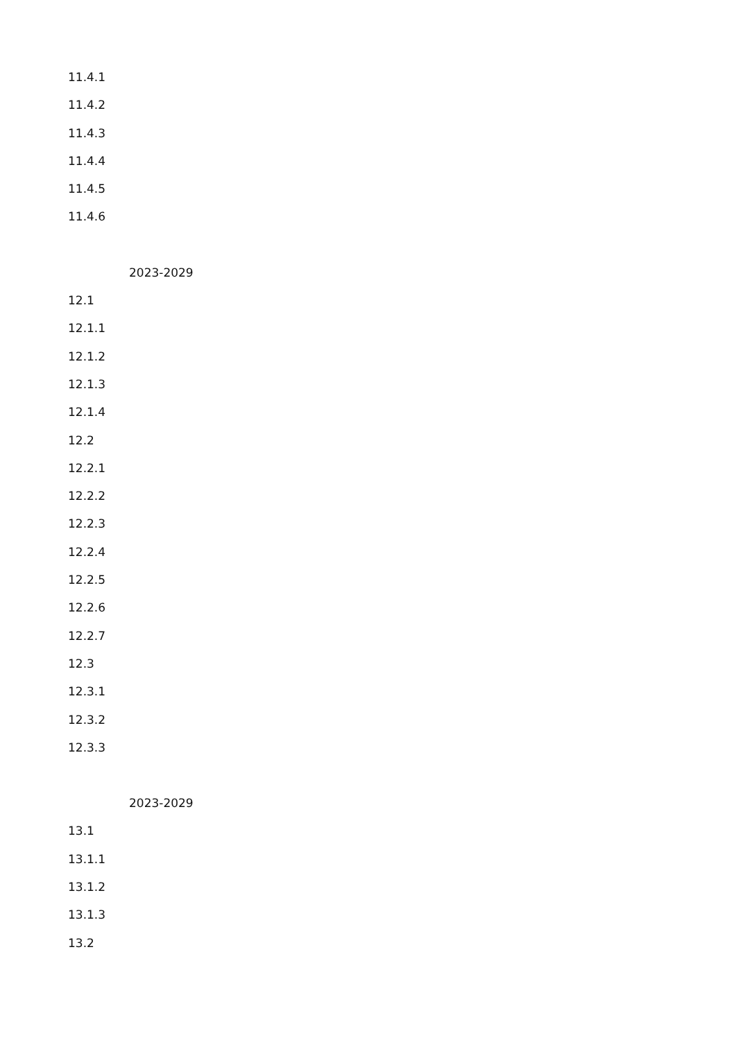11.4.1
11.4.2
11.4.3
11.4.4
11.4.5
11.4.6
2023-2029
12.1
12.1.1
12.1.2
12.1.3
12.1.4
12.2
12.2.1
12.2.2
12.2.3
12.2.4
12.2.5
12.2.6
12.2.7
12.3
12.3.1
12.3.2
12.3.3
2023-2029
13.1
13.1.1
13.1.2
13.1.3
13.2